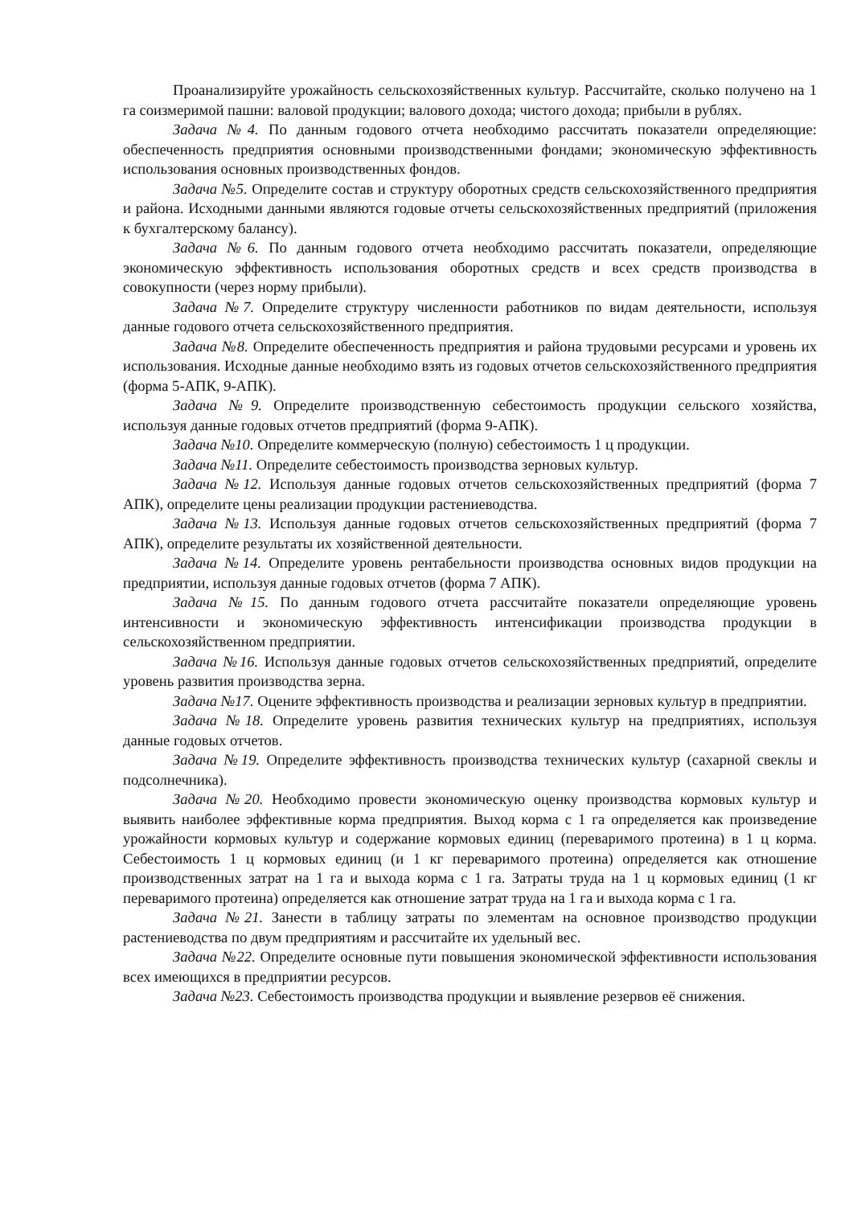Проанализируйте урожайность сельскохозяйственных культур. Рассчитайте, сколько получено на 1 га соизмеримой пашни: валовой продукции; валового дохода; чистого дохода; прибыли в рублях.
Задача №4. По данным годового отчета необходимо рассчитать показатели определяющие: обеспеченность предприятия основными производственными фондами; экономическую эффективность использования основных производственных фондов.
Задача №5. Определите состав и структуру оборотных средств сельскохозяйственного предприятия и района. Исходными данными являются годовые отчеты сельскохозяйственных предприятий (приложения к бухгалтерскому балансу).
Задача №6. По данным годового отчета необходимо рассчитать показатели, определяющие экономическую эффективность использования оборотных средств и всех средств производства в совокупности (через норму прибыли).
Задача №7. Определите структуру численности работников по видам деятельности, используя данные годового отчета сельскохозяйственного предприятия.
Задача №8. Определите обеспеченность предприятия и района трудовыми ресурсами и уровень их использования. Исходные данные необходимо взять из годовых отчетов сельскохозяйственного предприятия (форма 5-АПК, 9-АПК).
Задача №9. Определите производственную себестоимость продукции сельского хозяйства, используя данные годовых отчетов предприятий (форма 9-АПК).
Задача №10. Определите коммерческую (полную) себестоимость 1 ц продукции.
Задача №11. Определите себестоимость производства зерновых культур.
Задача №12. Используя данные годовых отчетов сельскохозяйственных предприятий (форма 7 АПК), определите цены реализации продукции растениеводства.
Задача №13. Используя данные годовых отчетов сельскохозяйственных предприятий (форма 7 АПК), определите результаты их хозяйственной деятельности.
Задача №14. Определите уровень рентабельности производства основных видов продукции на предприятии, используя данные годовых отчетов (форма 7 АПК).
Задача №15. По данным годового отчета рассчитайте показатели определяющие уровень интенсивности и экономическую эффективность интенсификации производства продукции в сельскохозяйственном предприятии.
Задача №16. Используя данные годовых отчетов сельскохозяйственных предприятий, определите уровень развития производства зерна.
Задача №17. Оцените эффективность производства и реализации зерновых культур в предприятии.
Задача №18. Определите уровень развития технических культур на предприятиях, используя данные годовых отчетов.
Задача №19. Определите эффективность производства технических культур (сахарной свеклы и подсолнечника).
Задача №20. Необходимо провести экономическую оценку производства кормовых культур и выявить наиболее эффективные корма предприятия. Выход корма с 1 га определяется как произведение урожайности кормовых культур и содержание кормовых единиц (переваримого протеина) в 1 ц корма. Себестоимость 1 ц кормовых единиц (и 1 кг переваримого протеина) определяется как отношение производственных затрат на 1 га и выхода корма с 1 га. Затраты труда на 1 ц кормовых единиц (1 кг переваримого протеина) определяется как отношение затрат труда на 1 га и выхода корма с 1 га.
Задача №21. Занести в таблицу затраты по элементам на основное производство продукции растениеводства по двум предприятиям и рассчитайте их удельный вес.
Задача №22. Определите основные пути повышения экономической эффективности использования всех имеющихся в предприятии ресурсов.
Задача №23. Себестоимость производства продукции и выявление резервов её снижения.